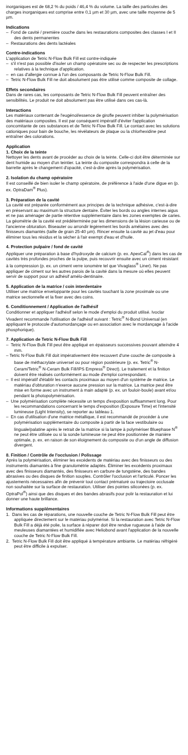inorganiques est de 68,2 % du poids / 46,4 % du volume. La taille des particules des charges inorganiques est comprise entre 0,1 µm et 30 µm, avec une taille moyenne de 5 µm.
Indications
– Fond de cavité / première couche dans les restaurations composites des classes I et II des dents permanentes
– Restaurations des dents lactéales
Contre-indications
L'application de Tetric N-Flow Bulk Fill est contre-indiquée
– s'il n'est pas possible d'isoler un champ opératoire sec ou de respecter les prescriptions relatives à la technique d'application.
– en cas d'allergie connue à l'un des composants de Tetric N-Flow Bulk Fill.
– Tetric N-Flow Bulk Fill ne doit absolument pas être utilisé comme composite de collage.
Effets secondaires
Dans de rares cas, les composants de Tetric N-Flow Bulk Fill peuvent entraîner des sensibilités. Le produit ne doit absolument pas être utilisé dans ces cas-là.
Interactions
Les matériaux contenant de l'eugénol/essence de girofle peuvent inhiber la polymérisation des matériaux composites. Il est par conséquent impératif d'éviter l'application concomitante de ces substances et de Tetric N-Flow Bulk Fill. Le contact avec les solutions cationiques pour bain de bouche, les révélateurs de plaque ou la chlorhexidine peut entraîner des colorations.
Application
1. Choix de la teinte
Nettoyer les dents avant de procéder au choix de la teinte. Celle-ci doit être déterminée sur dent humide au moyen d'un teintier. La teinte du composite correspondra à celle de la barrette après le changement d'opacité, c'est-à-dire après la polymérisation.
2. Isolation du champ opératoire
Il est conseillé de bien isoler le champ opératoire, de préférence à l'aide d'une digue en (p. ex. OptraDam<sup>®</sup> Plus).
3. Préparation de la cavité
La cavité est préparée conformément aux principes de la technique adhésive, c'est-à-dire en préservant au maximum la structure dentaire. Éviter les bords ou angles internes aigus et ne pas aménager de partie rétentive supplémentaire dans les zones exemptes de caries. La géométrie de la cavité est prédéterminée par les dimensions de la lésion carieuse ou de l'ancienne obturation. Biseauter ou arrondir légèrement les bords amélaires avec des finisseurs diamantés (taille de grain 25-40 µm). Rincer ensuite la cavité au jet d'eau pour éliminer tous les résidus et la sécher à l'air exempt d'eau et d'huile.
4. Protection pulpaire / fond de cavité
Appliquer une préparation à base d'hydroxyde de calcium (p. ex. ApexCal<sup>®</sup>) dans les cas de cavités très profondes proches de la pulpe, puis recouvrir ensuite avec un ciment résistant à la compression (p. ex. un ciment verre ionomère tel que Vivaglass<sup>®</sup> Liner). Ne pas appliquer de ciment sur les autres parois de la cavité dans la mesure où elles peuvent servir de support pour un adhésif amélo-dentinaire.
5. Application de la matrice / coin interdentaire
Utiliser une matrice enveloppante pour les cavités touchant la zone proximale ou une matrice sectionnelle et la fixer avec des coins.
6. Conditionnement / Application de l'adhésif
Conditionner et appliquer l'adhésif selon le mode d'emploi du produit utilisé. Ivoclar Vivadent recommande l'utilisation de l'adhésif suivant : Tetric<sup>®</sup> N-Bond Universal (en appliquant le protocole d'automordançage ou en association avec le mordançage à l'acide phosphorique).
7. Application de Tetric N-Flow Bulk Fill
– Tetric N-Flow Bulk Fill peut être appliqué en épaisseurs successives pouvant atteindre 4 mm.
– Tetric N-Flow Bulk Fill doit impérativement être recouvert d'une couche de composite à base de méthacrylate universel ou pour région postérieure (p. ex. Tetric<sup>®</sup> N-Ceram/Tetric<sup>®</sup> N-Ceram Bulk Fill/IPS Empress<sup>®</sup> Direct). Le traitement et la finition doivent être réalisés conformément au mode d'emploi correspondant.
– Il est impératif d'établir les contacts proximaux au moyen d'un système de matrice. Le matériau d'obturation n'exerce aucune pression sur la matrice. La matrice peut être mise en forme avec un instrument à main adapté (p. ex. un fouloir-boule) avant et/ou pendant la photopolymérisation.
– Une polymérisation complète nécessite un temps d'exposition suffisamment long. Pour les recommandations concernant le temps d'exposition (Exposure Time) et l'intensité lumineuse (Light Intensity), se reporter au tableau 1.
– En cas d'utilisation d'une matrice métallique, il est recommandé de procéder à une polymérisation supplémentaire du composite à partir de la face vestibulaire ou linguale/palatine après le retrait de la matrice si la lampe à polymériser Bluephase N<sup>®</sup> ne peut être utilisée ou si la sonde lumineuse ne peut être positionnée de manière optimale, p. ex. en raison de son éloignement du composite ou d'un angle de diffusion divergent.
8. Finition / Contrôle de l'occlusion / Polissage
Après la polymérisation, éliminer les excédents de matériau avec des finisseurs ou des instruments diamantés à fine granulométrie adaptés. Éliminer les excédents proximaux avec des finisseurs diamantés, des finisseurs en carbure de tungstène, des bandes abrasives ou des disques de finition souples. Contrôler l'occlusion et l'articulé. Poncer les ajustements nécessaires afin de prévenir tout contact prématuré ou trajectoire occlusale non souhaitée sur la surface de restauration. Utiliser des pointes siliconées (p. ex. OptraPol<sup>®</sup>) ainsi que des disques et des bandes abrasifs pour polir la restauration et lui donner une haute brillance.
Informations supplémentaires
1. Dans les cas de réparations, une nouvelle couche de Tetric N-Flow Bulk Fill peut être appliquée directement sur le matériau polymérisé. Si la restauration avec Tetric N-Flow Bulk Fill a déjà été polie, la surface à réparer doit être rendue rugueuse à l'aide de meuleuses diamantées et humidifiée avec Heliobond avant l'application de la nouvelle couche de Tetric N-Flow Bulk Fill.
2. Tetric N-Flow Bulk Fill doit être appliqué à température ambiante. Le matériau réfrigéré peut être difficile à expulser.